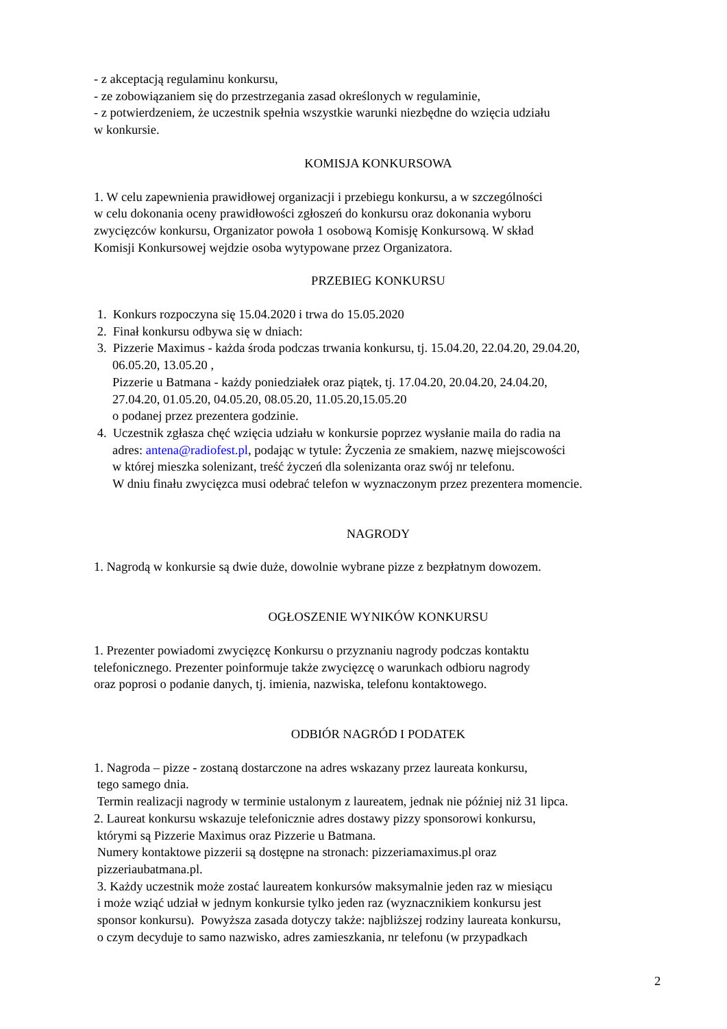- z akceptacją regulaminu konkursu,
- ze zobowiązaniem się do przestrzegania zasad określonych w regulaminie,
- z potwierdzeniem, że uczestnik spełnia wszystkie warunki niezbędne do wzięcia udziału
w konkursie.
KOMISJA KONKURSOWA
1. W celu zapewnienia prawidłowej organizacji i przebiegu konkursu, a w szczególności
w celu dokonania oceny prawidłowości zgłoszeń do konkursu oraz dokonania wyboru
zwycięzców konkursu, Organizator powoła 1 osobową Komisję Konkursową. W skład
Komisji Konkursowej wejdzie osoba wytypowane przez Organizatora.
PRZEBIEG KONKURSU
1. Konkurs rozpoczyna się 15.04.2020 i trwa do 15.05.2020
2. Finał konkursu odbywa się w dniach:
3. Pizzerie Maximus - każda środa podczas trwania konkursu, tj. 15.04.20, 22.04.20, 29.04.20,
06.05.20, 13.05.20 ,
Pizzerie u Batmana - każdy poniedziałek oraz piątek, tj. 17.04.20, 20.04.20, 24.04.20,
27.04.20, 01.05.20, 04.05.20, 08.05.20, 11.05.20,15.05.20
o podanej przez prezentera godzinie.
4. Uczestnik zgłasza chęć wzięcia udziału w konkursie poprzez wysłanie maila do radia na
adres: antena@radiofest.pl, podając w tytule: Życzenia ze smakiem, nazwę miejscowości
w której mieszka solenizant, treść życzeń dla solenizanta oraz swój nr telefonu.
W dniu finału zwycięzca musi odebrać telefon w wyznaczonym przez prezentera momencie.
NAGRODY
1. Nagrodą w konkursie są dwie duże, dowolnie wybrane pizze z bezpłatnym dowozem.
OGŁOSZENIE WYNIKÓW KONKURSU
1. Prezenter powiadomi zwycięzcę Konkursu o przyznaniu nagrody podczas kontaktu
telefonicznego. Prezenter poinformuje także zwycięzcę o warunkach odbioru nagrody
oraz poprosi o podanie danych, tj. imienia, nazwiska, telefonu kontaktowego.
ODBIÓR NAGRÓD I PODATEK
1. Nagroda – pizze - zostaną dostarczone na adres wskazany przez laureata konkursu,
tego samego dnia.
Termin realizacji nagrody w terminie ustalonym z laureatem, jednak nie później niż 31 lipca.
2. Laureat konkursu wskazuje telefonicznie adres dostawy pizzy sponsorowi konkursu,
którymi są Pizzerie Maximus oraz Pizzerie u Batmana.
Numery kontaktowe pizzerii są dostępne na stronach: pizzeriamaximus.pl oraz
pizzeriaubatmana.pl.
3. Każdy uczestnik może zostać laureatem konkursów maksymalnie jeden raz w miesiącu
i może wziąć udział w jednym konkursie tylko jeden raz (wyznacznikiem konkursu jest
sponsor konkursu). Powyższa zasada dotyczy także: najbliższej rodziny laureata konkursu,
o czym decyduje to samo nazwisko, adres zamieszkania, nr telefonu (w przypadkach
2